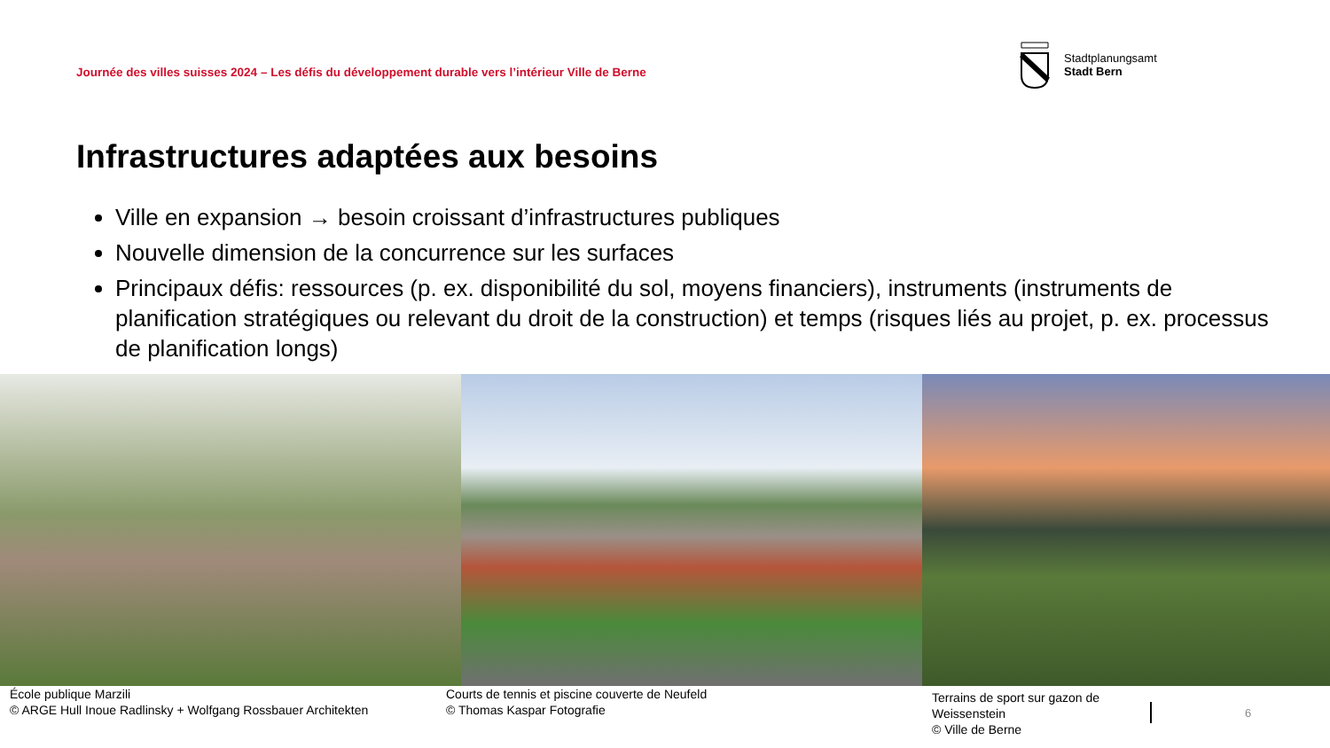Journée des villes suisses 2024 – Les défis du développement durable vers l’intérieur Ville de Berne
Stadtplanungsamt
Stadt Bern
Infrastructures adaptées aux besoins
Ville en expansion → besoin croissant d’infrastructures publiques
Nouvelle dimension de la concurrence sur les surfaces
Principaux défis: ressources (p. ex. disponibilité du sol, moyens financiers), instruments (instruments de planification stratégiques ou relevant du droit de la construction) et temps (risques liés au projet, p. ex. processus de planification longs)
École publique Marzili
© ARGE Hull Inoue Radlinsky + Wolfgang Rossbauer Architekten
Courts de tennis et piscine couverte de Neufeld
© Thomas Kaspar Fotografie
Terrains de sport sur gazon de Weissenstein
© Ville de Berne
6